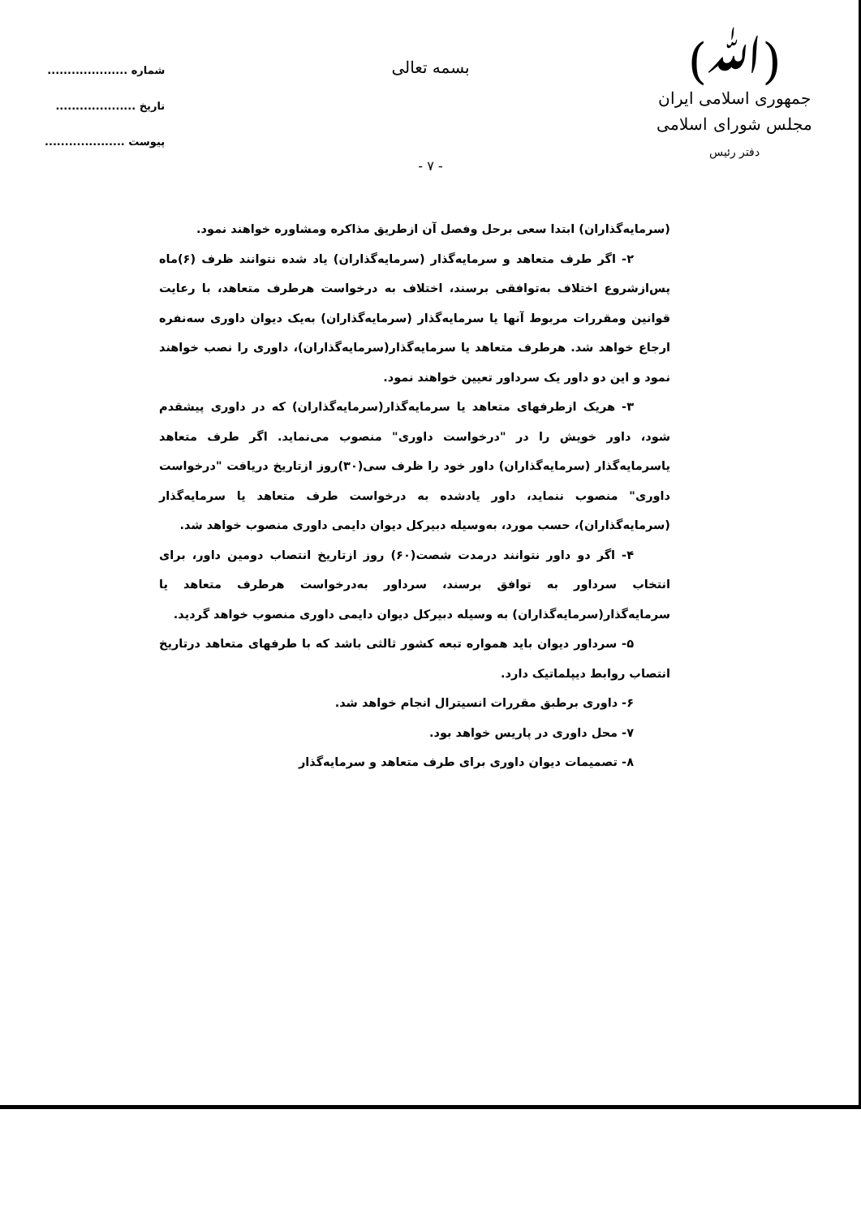(ﷲ)
جمهوری اسلامی ایران
مجلس شورای اسلامی
دفتر رئیس
شماره ....................
تاریخ ....................
پیوست ....................
بسمه تعالی
- ۷ -
(سرمایه‌گذاران) ابتدا سعی برحل وفصل آن ازطریق مذاکره ومشاوره خواهند نمود.
۲- اگر طرف متعاهد و سرمایه‌گذار (سرمایه‌گذاران) یاد شده نتوانند ظرف (۶)ماه پس‌ازشروع اختلاف به‌توافقی برسند، اختلاف به درخواست هرطرف متعاهد، با رعایت قوانین ومقررات مربوط آنها یا سرمایه‌گذار (سرمایه‌گذاران) به‌یک دیوان داوری سه‌نفره ارجاع خواهد شد. هرطرف متعاهد یا سرمایه‌گذار(سرمایه‌گذاران)، داوری را نصب خواهند نمود و این دو داور یک سرداور تعیین خواهند نمود.
۳- هریک ازطرفهای متعاهد یا سرمایه‌گذار(سرمایه‌گذاران) که در داوری پیشقدم شود، داور خویش را در "درخواست داوری" منصوب می‌نماید. اگر طرف متعاهد یاسرمایه‌گذار (سرمایه‌گذاران) داور خود را ظرف سی(۳۰)روز ازتاریخ دریافت "درخواست داوری" منصوب ننماید، داور یادشده به درخواست طرف متعاهد یا سرمایه‌گذار (سرمایه‌گذاران)، حسب مورد، به‌وسیله دبیرکل دیوان دایمی داوری منصوب خواهد شد.
۴- اگر دو داور نتوانند درمدت شصت(۶۰) روز ازتاریخ انتصاب دومین داور، برای انتخاب سرداور به توافق برسند، سرداور به‌درخواست هرطرف متعاهد یا سرمایه‌گذار(سرمایه‌گذاران) به وسیله دبیرکل دیوان دایمی داوری منصوب خواهد گردید.
۵- سرداور دیوان باید همواره تبعه کشور ثالثی باشد که با طرفهای متعاهد درتاریخ انتصاب روابط دیپلماتیک دارد.
۶- داوری برطبق مقررات انسیترال انجام خواهد شد.
۷- محل داوری در پاریس خواهد بود.
۸- تصمیمات دیوان داوری برای طرف متعاهد و سرمایه‌گذار